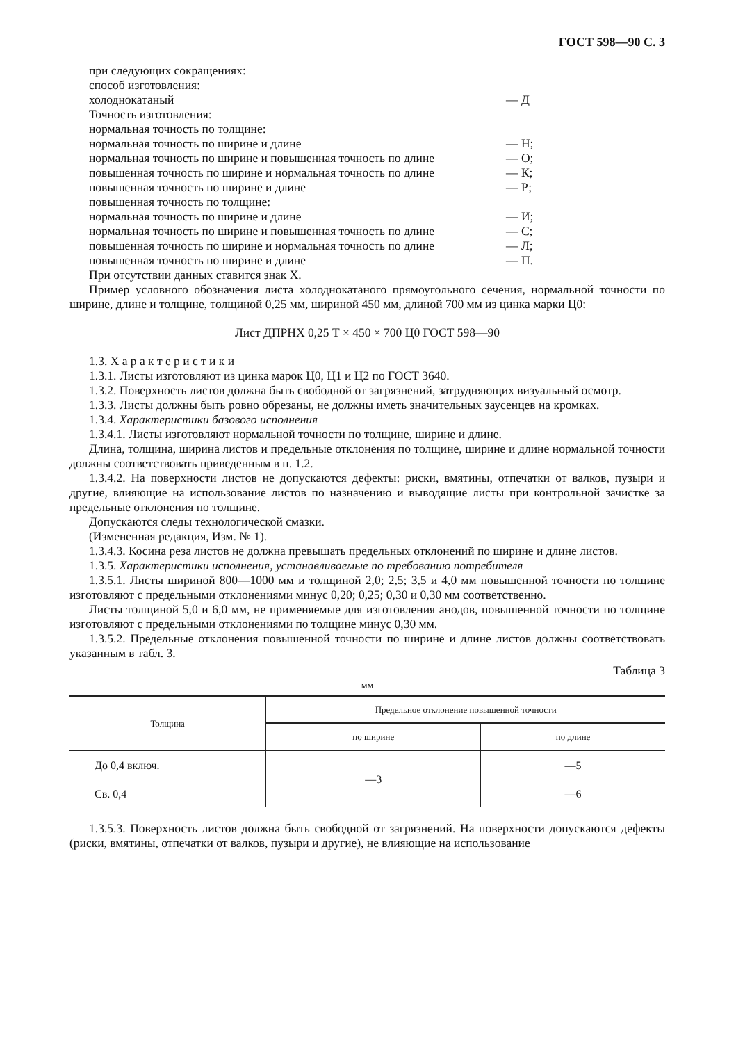ГОСТ 598—90 С. 3
при следующих сокращениях:
способ изготовления:
холоднокатаный — Д
Точность изготовления:
нормальная точность по толщине:
нормальная точность по ширине и длине — Н;
нормальная точность по ширине и повышенная точность по длине — О;
повышенная точность по ширине и нормальная точность по длине — К;
повышенная точность по ширине и длине — Р;
повышенная точность по толщине:
нормальная точность по ширине и длине — И;
нормальная точность по ширине и повышенная точность по длине — С;
повышенная точность по ширине и нормальная точность по длине — Л;
повышенная точность по ширине и длине — П.
При отсутствии данных ставится знак Х.
Пример условного обозначения листа холоднокатаного прямоугольного сечения, нормальной точности по ширине, длине и толщине, толщиной 0,25 мм, шириной 450 мм, длиной 700 мм из цинка марки Ц0:
Лист ДПРНХ 0,25 Т × 450 × 700 Ц0 ГОСТ 598—90
1.3. Х а р а к т е р и с т и к и
1.3.1. Листы изготовляют из цинка марок Ц0, Ц1 и Ц2 по ГОСТ 3640.
1.3.2. Поверхность листов должна быть свободной от загрязнений, затрудняющих визуальный осмотр.
1.3.3. Листы должны быть ровно обрезаны, не должны иметь значительных заусенцев на кромках.
1.3.4. Характеристики базового исполнения
1.3.4.1. Листы изготовляют нормальной точности по толщине, ширине и длине.
Длина, толщина, ширина листов и предельные отклонения по толщине, ширине и длине нормальной точности должны соответствовать приведенным в п. 1.2.
1.3.4.2. На поверхности листов не допускаются дефекты: риски, вмятины, отпечатки от валков, пузыри и другие, влияющие на использование листов по назначению и выводящие листы при контрольной зачистке за предельные отклонения по толщине.
Допускаются следы технологической смазки.
(Измененная редакция, Изм. № 1).
1.3.4.3. Косина реза листов не должна превышать предельных отклонений по ширине и длине листов.
1.3.5. Характеристики исполнения, устанавливаемые по требованию потребителя
1.3.5.1. Листы шириной 800—1000 мм и толщиной 2,0; 2,5; 3,5 и 4,0 мм повышенной точности по толщине изготовляют с предельными отклонениями минус 0,20; 0,25; 0,30 и 0,30 мм соответственно.
Листы толщиной 5,0 и 6,0 мм, не применяемые для изготовления анодов, повышенной точности по толщине изготовляют с предельными отклонениями по толщине минус 0,30 мм.
1.3.5.2. Предельные отклонения повышенной точности по ширине и длине листов должны соответствовать указанным в табл. 3.
Таблица 3
мм
| Толщина | Предельное отклонение повышенной точности | |
| --- | --- | --- |
| | по ширине | по длине |
| До 0,4 включ. | —3 | —5 |
| Св. 0,4 | | —6 |
1.3.5.3. Поверхность листов должна быть свободной от загрязнений. На поверхности допускаются дефекты (риски, вмятины, отпечатки от валков, пузыри и другие), не влияющие на использование